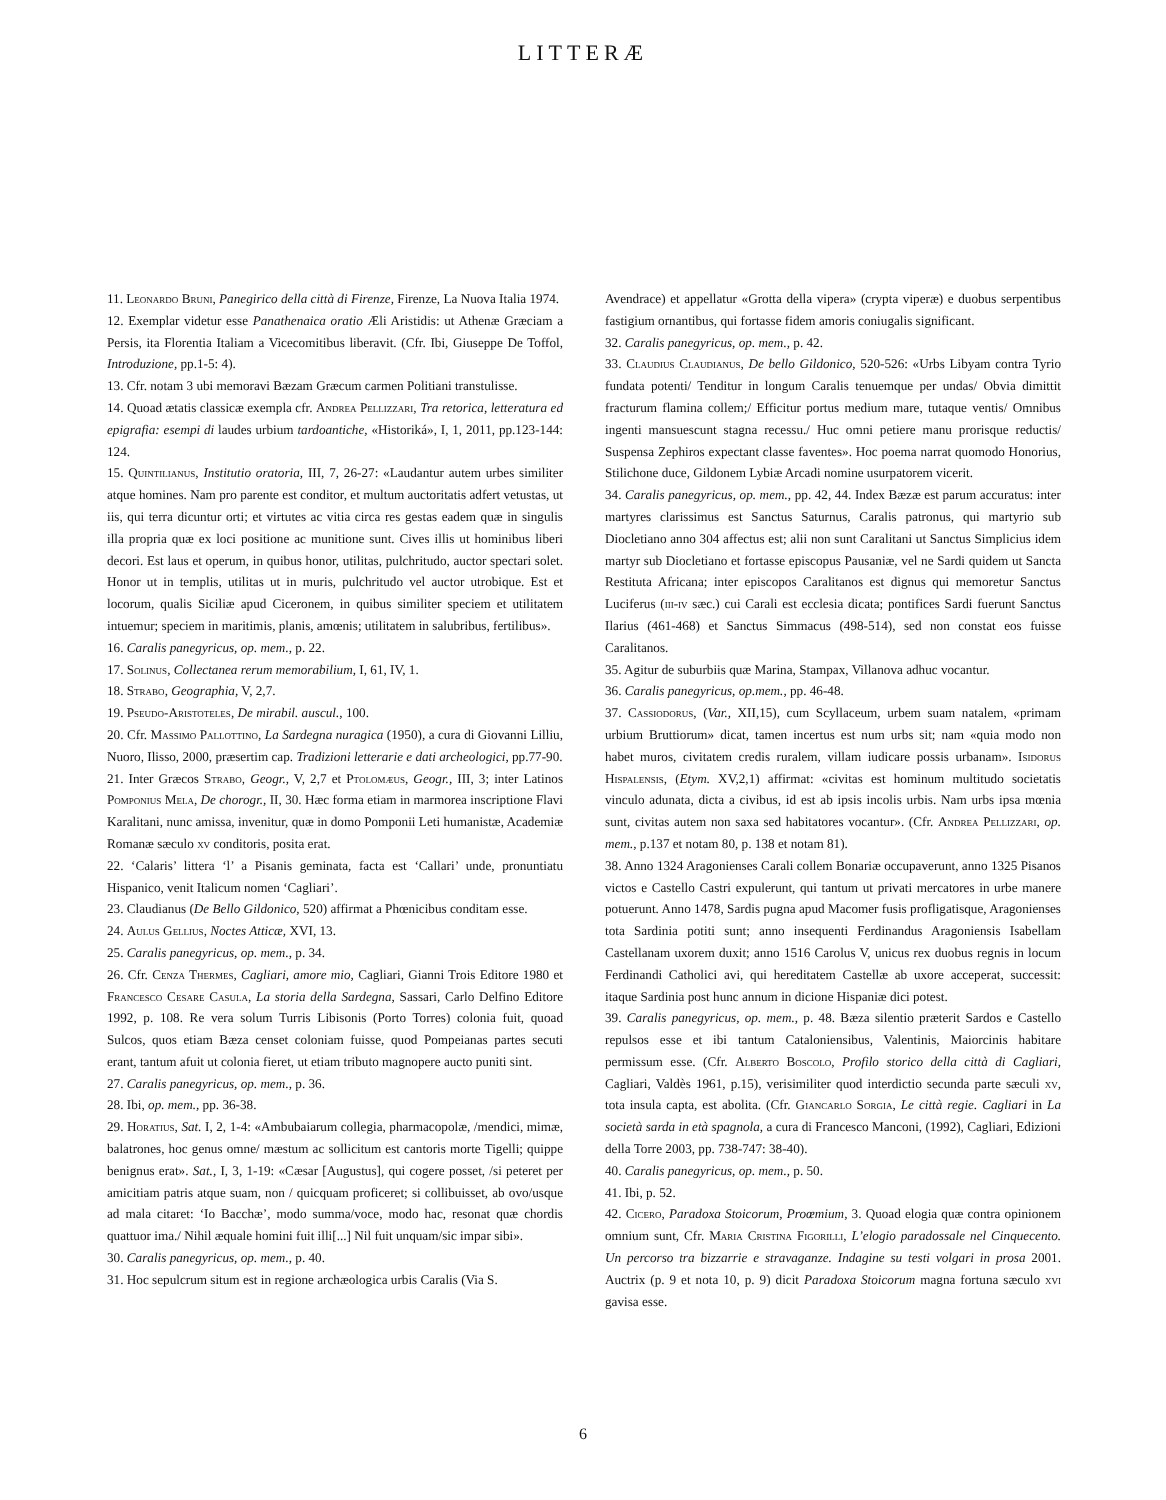LITTERÆ
11. Leonardo Bruni, Panegirico della città di Firenze, Firenze, La Nuova Italia 1974.
12. Exemplar videtur esse Panathenaica oratio Ӕli Aristidis: ut Athenæ Græciam a Persis, ita Florentia Italiam a Vicecomitibus liberavit. (Cfr. Ibi, Giuseppe De Toffol, Introduzione, pp.1-5: 4).
13. Cfr. notam 3 ubi memoravi Bæzam Græcum carmen Politiani transtulisse.
14. Quoad ætatis classicæ exempla cfr. Andrea Pellizzari, Tra retorica, letteratura ed epigrafia: esempi di laudes urbium tardoantiche, «Historiká», I, 1, 2011, pp.123-144: 124.
15. Quintilianus, Institutio oratoria, III, 7, 26-27: «Laudantur autem urbes similiter atque homines. Nam pro parente est conditor, et multum auctoritatis adfert vetustas, ut iis, qui terra dicuntur orti; et virtutes ac vitia circa res gestas eadem quæ in singulis illa propria quæ ex loci positione ac munitione sunt. Cives illis ut hominibus liberi decori. Est laus et operum, in quibus honor, utilitas, pulchritudo, auctor spectari solet. Honor ut in templis, utilitas ut in muris, pulchritudo vel auctor utrobique. Est et locorum, qualis Siciliæ apud Ciceronem, in quibus similiter speciem et utilitatem intuemur; speciem in maritimis, planis, amœnis; utilitatem in salubribus, fertilibus».
16. Caralis panegyricus, op. mem., p. 22.
17. Solinus, Collectanea rerum memorabilium, I, 61, IV, 1.
18. Strabo, Geographia, V, 2,7.
19. Pseudo-Aristoteles, De mirabil. auscul., 100.
20. Cfr. Massimo Pallottino, La Sardegna nuragica (1950), a cura di Giovanni Lilliu, Nuoro, Ilisso, 2000, præsertim cap. Tradizioni letterarie e dati archeologici, pp.77-90.
21. Inter Græcos Strabo, Geogr., V, 2,7 et Ptolomæus, Geogr., III, 3; inter Latinos Pomponius Mela, De chorogr., II, 30. Hæc forma etiam in marmorea inscriptione Flavi Karalitani, nunc amissa, invenitur, quæ in domo Pomponii Leti humanistæ, Academiæ Romanæ sæculo xv conditoris, posita erat.
22. ‘Calaris’ littera ‘l’ a Pisanis geminata, facta est ‘Callari’ unde, pronuntiatu Hispanico, venit Italicum nomen ‘Cagliari’.
23. Claudianus (De Bello Gildonico, 520) affirmat a Phœnicibus conditam esse.
24. Aulus Gellius, Noctes Atticæ, XVI, 13.
25. Caralis panegyricus, op. mem., p. 34.
26. Cfr. Cenza Thermes, Cagliari, amore mio, Cagliari, Gianni Trois Editore 1980 et Francesco Cesare Casula, La storia della Sardegna, Sassari, Carlo Delfino Editore 1992, p. 108. Re vera solum Turris Libisonis (Porto Torres) colonia fuit, quoad Sulcos, quos etiam Bæza censet coloniam fuisse, quod Pompeianas partes secuti erant, tantum afuit ut colonia fieret, ut etiam tributo magnopere aucto puniti sint.
27. Caralis panegyricus, op. mem., p. 36.
28. Ibi, op. mem., pp. 36-38.
29. Horatius, Sat. I, 2, 1-4: «Ambubaiarum collegia, pharmacopolæ, /mendici, mimæ, balatrones, hoc genus omne/ mæstum ac sollicitum est cantoris morte Tigelli; quippe benignus erat». Sat., I, 3, 1-19: «Cæsar [Augustus], qui cogere posset, /si peteret per amicitiam patris atque suam, non / quicquam proficeret; si collibuisset, ab ovo/usque ad mala citaret: ‘Io Bacchæ’, modo summa/voce, modo hac, resonat quæ chordis quattuor ima./ Nihil æquale homini fuit illi[...] Nil fuit unquam/sic impar sibi».
30. Caralis panegyricus, op. mem., p. 40.
31. Hoc sepulcrum situm est in regione archæologica urbis Caralis (Via S.
Avendrace) et appellatur «Grotta della vipera» (crypta viperæ) e duobus serpentibus fastigium ornantibus, qui fortasse fidem amoris coniugalis significant.
32. Caralis panegyricus, op. mem., p. 42.
33. Claudius Claudianus, De bello Gildonico, 520-526: «Urbs Libyam contra Tyrio fundata potenti/ Tenditur in longum Caralis tenuemque per undas/ Obvia dimittit fracturum flamina collem;/ Efficitur portus medium mare, tutaque ventis/ Omnibus ingenti mansuescunt stagna recessu./ Huc omni petiere manu prorisque reductis/ Suspensa Zephiros expectant classe faventes». Hoc poema narrat quomodo Honorius, Stilichone duce, Gildonem Lybiæ Arcadi nomine usurpatorem vicerit.
34. Caralis panegyricus, op. mem., pp. 42, 44. Index Bæzæ est parum accuratus: inter martyres clarissimus est Sanctus Saturnus, Caralis patronus, qui martyrio sub Diocletiano anno 304 affectus est; alii non sunt Caralitani ut Sanctus Simplicius idem martyr sub Diocletiano et fortasse episcopus Pausaniæ, vel ne Sardi quidem ut Sancta Restituta Africana; inter episcopos Caralitanos est dignus qui memoretur Sanctus Luciferus (iii-iv sæc.) cui Carali est ecclesia dicata; pontifices Sardi fuerunt Sanctus Ilarius (461-468) et Sanctus Simmacus (498-514), sed non constat eos fuisse Caralitanos.
35. Agitur de suburbiis quæ Marina, Stampax, Villanova adhuc vocantur.
36. Caralis panegyricus, op.mem., pp. 46-48.
37. Cassiodorus, (Var., XII,15), cum Scyllaceum, urbem suam natalem, «primam urbium Bruttiorum» dicat, tamen incertus est num urbs sit; nam «quia modo non habet muros, civitatem credis ruralem, villam iudicare possis urbanam». Isidorus Hispalensis, (Etym. XV,2,1) affirmat: «civitas est hominum multitudo societatis vinculo adunata, dicta a civibus, id est ab ipsis incolis urbis. Nam urbs ipsa mœnia sunt, civitas autem non saxa sed habitatores vocantur». (Cfr. Andrea Pellizzari, op. mem., p.137 et notam 80, p. 138 et notam 81).
38. Anno 1324 Aragonienses Carali collem Bonariæ occupaverunt, anno 1325 Pisanos victos e Castello Castri expulerunt, qui tantum ut privati mercatores in urbe manere potuerunt. Anno 1478, Sardis pugna apud Macomer fusis profligatisque, Aragonienses tota Sardinia potiti sunt; anno insequenti Ferdinandus Aragoniensis Isabellam Castellanam uxorem duxit; anno 1516 Carolus V, unicus rex duobus regnis in locum Ferdinandi Catholici avi, qui hereditatem Castellæ ab uxore acceperat, successit: itaque Sardinia post hunc annum in dicione Hispaniæ dici potest.
39. Caralis panegyricus, op. mem., p. 48. Bæza silentio præterit Sardos e Castello repulsos esse et ibi tantum Cataloniensibus, Valentinis, Maiorcinis habitare permissum esse. (Cfr. Alberto Boscolo, Profilo storico della città di Cagliari, Cagliari, Valdès 1961, p.15), verisimiliter quod interdictio secunda parte sæculi xv, tota insula capta, est abolita. (Cfr. Giancarlo Sorgia, Le città regie. Cagliari in La società sarda in età spagnola, a cura di Francesco Manconi, (1992), Cagliari, Edizioni della Torre 2003, pp. 738-747: 38-40).
40. Caralis panegyricus, op. mem., p. 50.
41. Ibi, p. 52.
42. Cicero, Paradoxa Stoicorum, Proœmium, 3. Quoad elogia quæ contra opinionem omnium sunt, Cfr. Maria Cristina Figorilli, L’elogio paradossale nel Cinquecento. Un percorso tra bizzarrie e stravaganze. Indagine su testi volgari in prosa 2001. Auctrix (p. 9 et nota 10, p. 9) dicit Paradoxa Stoicorum magna fortuna sæculo xvi gavisa esse.
6